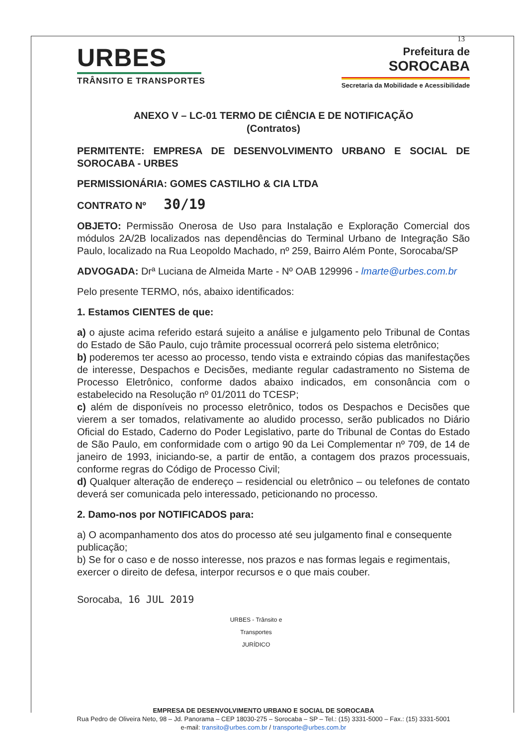13
URBES
TRÂNSITO E TRANSPORTES
Prefeitura de
SOROCABA
Secretaria da Mobilidade e Acessibilidade
ANEXO V – LC-01 TERMO DE CIÊNCIA E DE NOTIFICAÇÃO
(Contratos)
PERMITENTE: EMPRESA DE DESENVOLVIMENTO URBANO E SOCIAL DE SOROCABA - URBES
PERMISSIONÁRIA: GOMES CASTILHO & CIA LTDA
CONTRATO Nº 30/19
OBJETO: Permissão Onerosa de Uso para Instalação e Exploração Comercial dos módulos 2A/2B localizados nas dependências do Terminal Urbano de Integração São Paulo, localizado na Rua Leopoldo Machado, nº 259, Bairro Além Ponte, Sorocaba/SP
ADVOGADA: Drª Luciana de Almeida Marte - Nº OAB 129996 - lmarte@urbes.com.br
Pelo presente TERMO, nós, abaixo identificados:
1. Estamos CIENTES de que:
a) o ajuste acima referido estará sujeito a análise e julgamento pelo Tribunal de Contas do Estado de São Paulo, cujo trâmite processual ocorrerá pelo sistema eletrônico;
b) poderemos ter acesso ao processo, tendo vista e extraindo cópias das manifestações de interesse, Despachos e Decisões, mediante regular cadastramento no Sistema de Processo Eletrônico, conforme dados abaixo indicados, em consonância com o estabelecido na Resolução nº 01/2011 do TCESP;
c) além de disponíveis no processo eletrônico, todos os Despachos e Decisões que vierem a ser tomados, relativamente ao aludido processo, serão publicados no Diário Oficial do Estado, Caderno do Poder Legislativo, parte do Tribunal de Contas do Estado de São Paulo, em conformidade com o artigo 90 da Lei Complementar nº 709, de 14 de janeiro de 1993, iniciando-se, a partir de então, a contagem dos prazos processuais, conforme regras do Código de Processo Civil;
d) Qualquer alteração de endereço – residencial ou eletrônico – ou telefones de contato deverá ser comunicada pelo interessado, peticionando no processo.
2. Damo-nos por NOTIFICADOS para:
a) O acompanhamento dos atos do processo até seu julgamento final e consequente publicação;
b) Se for o caso e de nosso interesse, nos prazos e nas formas legais e regimentais, exercer o direito de defesa, interpor recursos e o que mais couber.
Sorocaba, 16 JUL 2019
URBES - Trânsito e Transportes JURÍDICO
EMPRESA DE DESENVOLVIMENTO URBANO E SOCIAL DE SOROCABA
Rua Pedro de Oliveira Neto, 98 – Jd. Panorama – CEP 18030-275 – Sorocaba – SP – Tel.: (15) 3331-5000 – Fax.: (15) 3331-5001
e-mail: transito@urbes.com.br / transporte@urbes.com.br